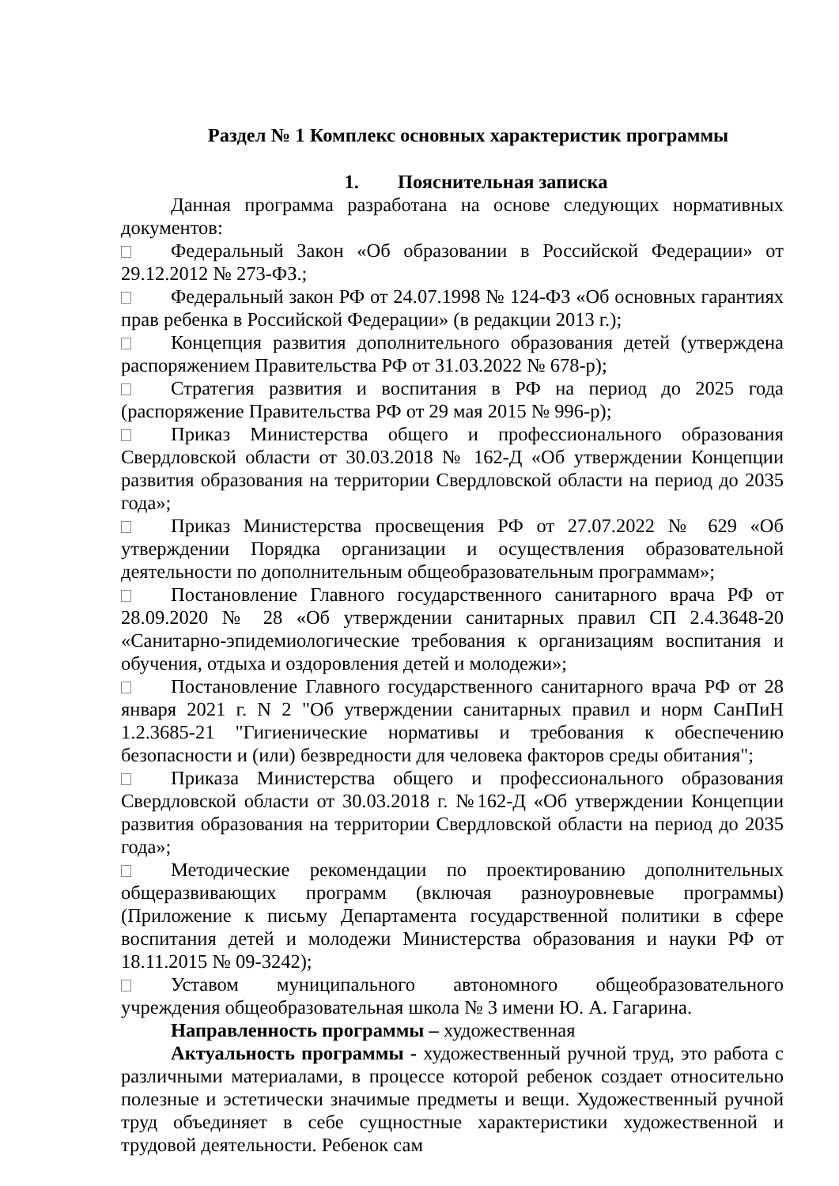Раздел № 1 Комплекс основных характеристик программы
1. Пояснительная записка
Данная программа разработана на основе следующих нормативных документов:
Федеральный Закон «Об образовании в Российской Федерации» от 29.12.2012 № 273-ФЗ.;
Федеральный закон РФ от 24.07.1998 № 124-ФЗ «Об основных гарантиях прав ребенка в Российской Федерации» (в редакции 2013 г.);
Концепция развития дополнительного образования детей (утверждена распоряжением Правительства РФ от 31.03.2022 № 678-р);
Стратегия развития и воспитания в РФ на период до 2025 года (распоряжение Правительства РФ от 29 мая 2015 № 996-р);
Приказ Министерства общего и профессионального образования Свердловской области от 30.03.2018 № 162-Д «Об утверждении Концепции развития образования на территории Свердловской области на период до 2035 года»;
Приказ Министерства просвещения РФ от 27.07.2022 № 629 «Об утверждении Порядка организации и осуществления образовательной деятельности по дополнительным общеобразовательным программам»;
Постановление Главного государственного санитарного врача РФ от 28.09.2020 № 28 «Об утверждении санитарных правил СП 2.4.3648-20 «Санитарно-эпидемиологические требования к организациям воспитания и обучения, отдыха и оздоровления детей и молодежи»;
Постановление Главного государственного санитарного врача РФ от 28 января 2021 г. N 2 "Об утверждении санитарных правил и норм СанПиН 1.2.3685-21 "Гигиенические нормативы и требования к обеспечению безопасности и (или) безвредности для человека факторов среды обитания";
Приказа Министерства общего и профессионального образования Свердловской области от 30.03.2018 г. №162-Д «Об утверждении Концепции развития образования на территории Свердловской области на период до 2035 года»;
Методические рекомендации по проектированию дополнительных общеразвивающих программ (включая разноуровневые программы) (Приложение к письму Департамента государственной политики в сфере воспитания детей и молодежи Министерства образования и науки РФ от 18.11.2015 № 09-3242);
Уставом муниципального автономного общеобразовательного учреждения общеобразовательная школа № 3 имени Ю. А. Гагарина.
Направленность программы – художественная
Актуальность программы - художественный ручной труд, это работа с различными материалами, в процессе которой ребенок создает относительно полезные и эстетически значимые предметы и вещи. Художественный ручной труд объединяет в себе сущностные характеристики художественной и трудовой деятельности. Ребенок сам